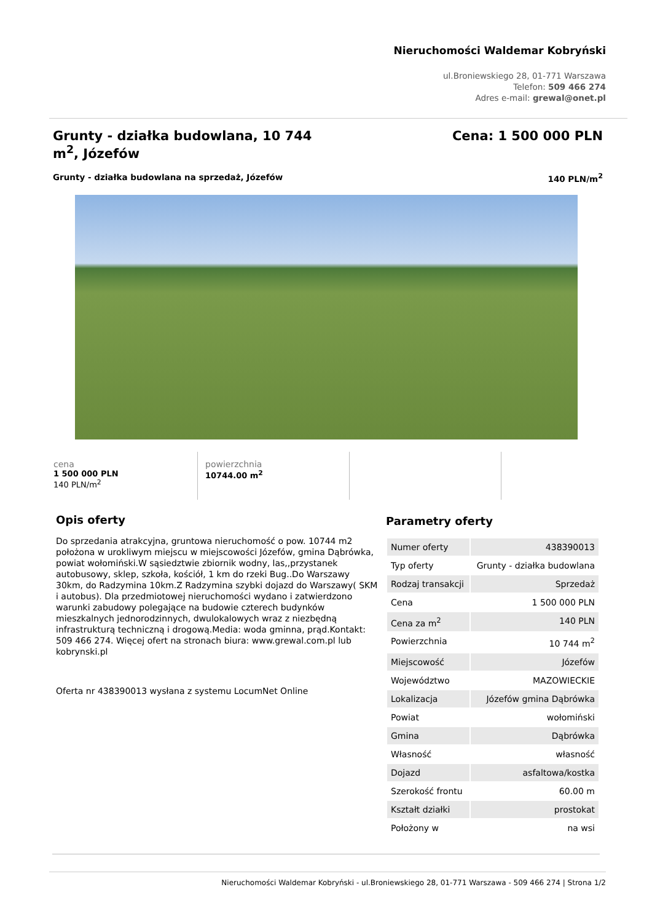Nieruchomości Waldemar Kobryński
ul.Broniewskiego 28, 01-771 Warszawa
Telefon: 509 466 274
Adres e-mail: grewal@onet.pl
Grunty - działka budowlana, 10 744 m<sup>2</sup>, Józefów
Cena: 1 500 000 PLN
Grunty - działka budowlana na sprzedaż, Józefów 140 PLN/m<sup>2</sup>
cena
1 500 000 PLN
140 PLN/m<sup>2</sup>
powierzchnia
10744.00 m<sup>2</sup>
Opis oferty
Do sprzedania atrakcyjna, gruntowa nieruchomość o pow. 10744 m2 położona w urokliwym miejscu w miejscowości Józefów, gmina Dąbrówka, powiat wołomiński.W sąsiedztwie zbiornik wodny, las,,przystanek autobusowy, sklep, szkoła, kościół, 1 km do rzeki Bug..Do Warszawy 30km, do Radzymina 10km.Z Radzymina szybki dojazd do Warszawy( SKM i autobus). Dla przedmiotowej nieruchomości wydano i zatwierdzono warunki zabudowy polegające na budowie czterech budynków mieszkalnych jednorodzinnych, dwulokalowych wraz z niezbędną infrastrukturą techniczną i drogową.Media: woda gminna, prąd.Kontakt: 509 466 274. Więcej ofert na stronach biura: www.grewal.com.pl lub kobrynski.pl
Oferta nr 438390013 wysłana z systemu LocumNet Online
Parametry oferty
| Numer oferty | 438390013 |
| Typ oferty | Grunty - działka budowlana |
| Rodzaj transakcji | Sprzedaż |
| Cena | 1 500 000 PLN |
| Cena za m<sup>2</sup> | 140 PLN |
| Powierzchnia | 10 744 m<sup>2</sup> |
| Miejscowość | Józefów |
| Województwo | MAZOWIECKIE |
| Lokalizacja | Józefów gmina Dąbrówka |
| Powiat | wołomiński |
| Gmina | Dąbrówka |
| Własność | własność |
| Dojazd | asfaltowa/kostka |
| Szerokość frontu | 60.00 m |
| Kształt działki | prostokat |
| Położony w | na wsi |
Nieruchomości Waldemar Kobryński - ul.Broniewskiego 28, 01-771 Warszawa - 509 466 274 | Strona 1/2